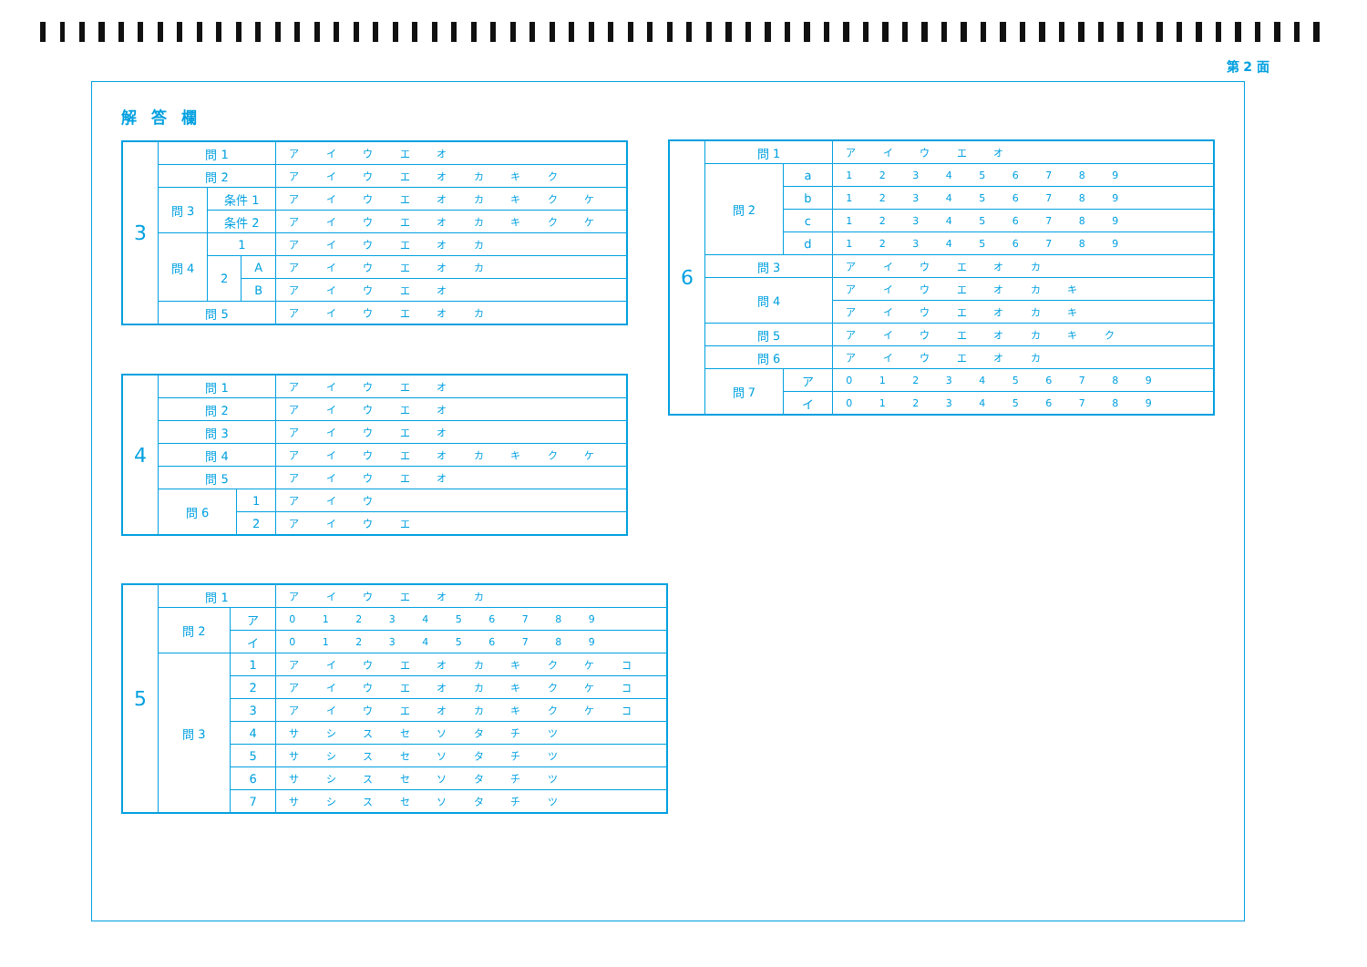第 2 面
解答欄
| 3 | 問 1 | | | ア イ ウ エ オ |
| | 問 2 | | | ア イ ウ エ オ カ キ ク |
| | 問 3 | 条件 1 | | ア イ ウ エ オ カ キ ク ケ |
| | | 条件 2 | | ア イ ウ エ オ カ キ ク ケ |
| | 問 4 | 1 | | ア イ ウ エ オ カ |
| | | 2 | A | ア イ ウ エ オ カ |
| | | | B | ア イ ウ エ オ |
| | 問 5 | | | ア イ ウ エ オ カ |
| 4 | 問 1 | | ア イ ウ エ オ |
| | 問 2 | | ア イ ウ エ オ |
| | 問 3 | | ア イ ウ エ オ |
| | 問 4 | | ア イ ウ エ オ カ キ ク ケ |
| | 問 5 | | ア イ ウ エ オ |
| | 問 6 | 1 | ア イ ウ |
| | | 2 | ア イ ウ エ |
| 5 | 問 1 | | ア イ ウ エ オ カ |
| | 問 2 | ア | 0 1 2 3 4 5 6 7 8 9 |
| | | イ | 0 1 2 3 4 5 6 7 8 9 |
| | 問 3 | 1 | ア イ ウ エ オ カ キ ク ケ コ |
| | | 2 | ア イ ウ エ オ カ キ ク ケ コ |
| | | 3 | ア イ ウ エ オ カ キ ク ケ コ |
| | | 4 | サ シ ス セ ソ タ チ ツ |
| | | 5 | サ シ ス セ ソ タ チ ツ |
| | | 6 | サ シ ス セ ソ タ チ ツ |
| | | 7 | サ シ ス セ ソ タ チ ツ |
| 6 | 問 1 | | ア イ ウ エ オ |
| | 問 2 | a | 1 2 3 4 5 6 7 8 9 |
| | | b | 1 2 3 4 5 6 7 8 9 |
| | | c | 1 2 3 4 5 6 7 8 9 |
| | | d | 1 2 3 4 5 6 7 8 9 |
| | 問 3 | | ア イ ウ エ オ カ |
| | 問 4 | | ア イ ウ エ オ カ キ |
| | | | ア イ ウ エ オ カ キ |
| | 問 5 | | ア イ ウ エ オ カ キ ク |
| | 問 6 | | ア イ ウ エ オ カ |
| | 問 7 | ア | 0 1 2 3 4 5 6 7 8 9 |
| | | イ | 0 1 2 3 4 5 6 7 8 9 |